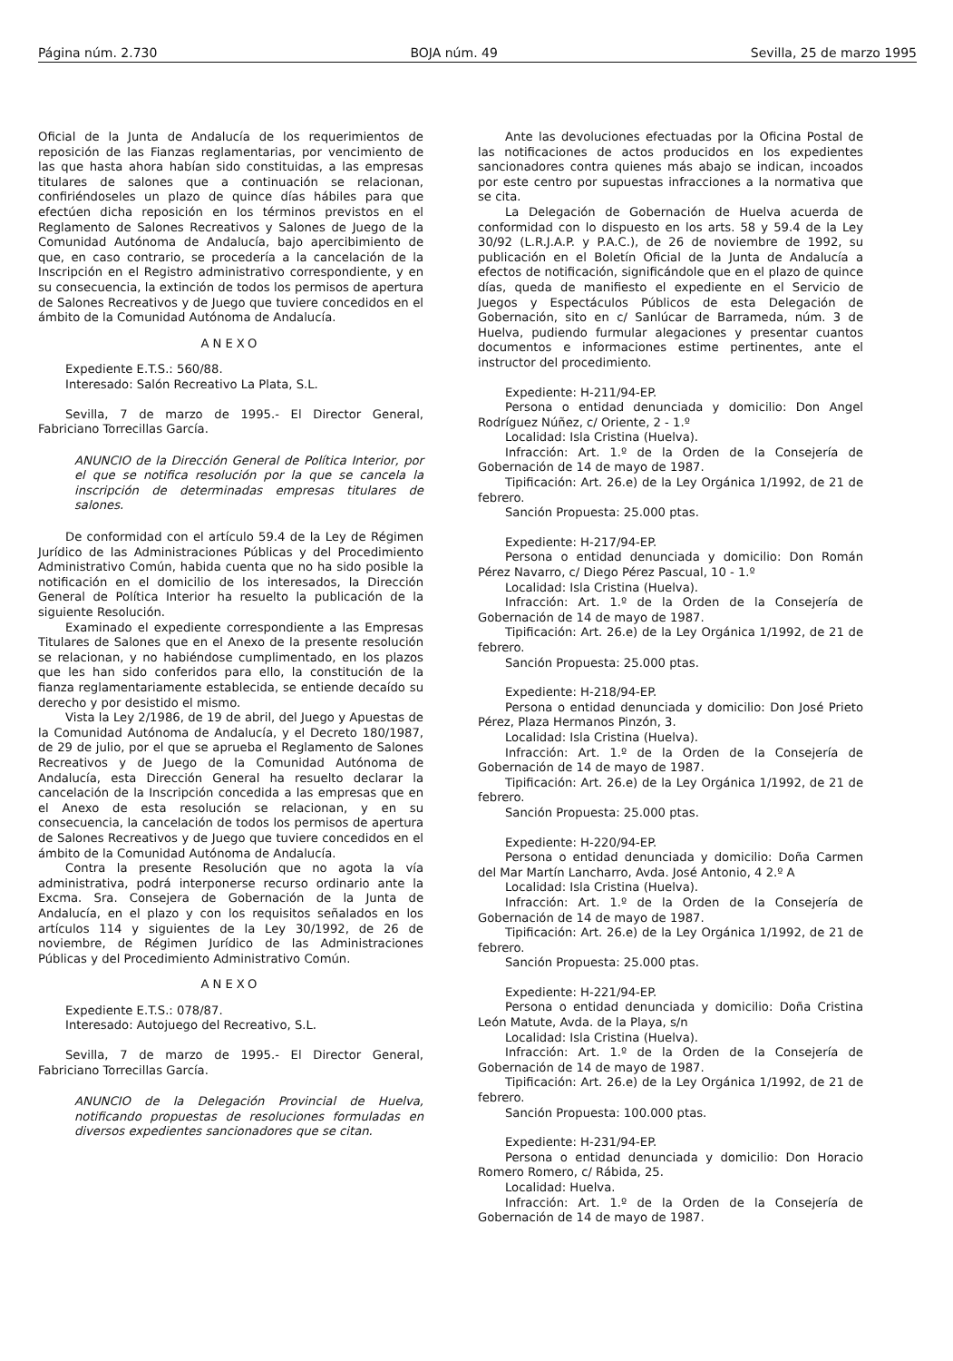Página núm. 2.730 BOJA núm. 49 Sevilla, 25 de marzo 1995
Oficial de la Junta de Andalucía de los requerimientos de reposición de las Fianzas reglamentarias, por vencimiento de las que hasta ahora habían sido constituidas, a las empresas titulares de salones que a continuación se relacionan, confiriéndoseles un plazo de quince días hábiles para que efectúen dicha reposición en los términos previstos en el Reglamento de Salones Recreativos y Salones de Juego de la Comunidad Autónoma de Andalucía, bajo apercibimiento de que, en caso contrario, se procedería a la cancelación de la Inscripción en el Registro administrativo correspondiente, y en su consecuencia, la extinción de todos los permisos de apertura de Salones Recreativos y de Juego que tuviere concedidos en el ámbito de la Comunidad Autónoma de Andalucía.
ANEXO
Expediente E.T.S.: 560/88.
Interesado: Salón Recreativo La Plata, S.L.
Sevilla, 7 de marzo de 1995.- El Director General, Fabriciano Torrecillas García.
ANUNCIO de la Dirección General de Política Interior, por el que se notifica resolución por la que se cancela la inscripción de determinadas empresas titulares de salones.
De conformidad con el artículo 59.4 de la Ley de Régimen Jurídico de las Administraciones Públicas y del Procedimiento Administrativo Común, habida cuenta que no ha sido posible la notificación en el domicilio de los interesados, la Dirección General de Política Interior ha resuelto la publicación de la siguiente Resolución.
Examinado el expediente correspondiente a las Empresas Titulares de Salones que en el Anexo de la presente resolución se relacionan, y no habiéndose cumplimentado, en los plazos que les han sido conferidos para ello, la constitución de la fianza reglamentariamente establecida, se entiende decaído su derecho y por desistido el mismo.
Vista la Ley 2/1986, de 19 de abril, del Juego y Apuestas de la Comunidad Autónoma de Andalucía, y el Decreto 180/1987, de 29 de julio, por el que se aprueba el Reglamento de Salones Recreativos y de Juego de la Comunidad Autónoma de Andalucía, esta Dirección General ha resuelto declarar la cancelación de la Inscripción concedida a las empresas que en el Anexo de esta resolución se relacionan, y en su consecuencia, la cancelación de todos los permisos de apertura de Salones Recreativos y de Juego que tuviere concedidos en el ámbito de la Comunidad Autónoma de Andalucía.
Contra la presente Resolución que no agota la vía administrativa, podrá interponerse recurso ordinario ante la Excma. Sra. Consejera de Gobernación de la Junta de Andalucía, en el plazo y con los requisitos señalados en los artículos 114 y siguientes de la Ley 30/1992, de 26 de noviembre, de Régimen Jurídico de las Administraciones Públicas y del Procedimiento Administrativo Común.
ANEXO
Expediente E.T.S.: 078/87.
Interesado: Autojuego del Recreativo, S.L.
Sevilla, 7 de marzo de 1995.- El Director General, Fabriciano Torrecillas García.
ANUNCIO de la Delegación Provincial de Huelva, notificando propuestas de resoluciones formuladas en diversos expedientes sancionadores que se citan.
Ante las devoluciones efectuadas por la Oficina Postal de las notificaciones de actos producidos en los expedientes sancionadores contra quienes más abajo se indican, incoados por este centro por supuestas infracciones a la normativa que se cita.
La Delegación de Gobernación de Huelva acuerda de conformidad con lo dispuesto en los arts. 58 y 59.4 de la Ley 30/92 (L.R.J.A.P. y P.A.C.), de 26 de noviembre de 1992, su publicación en el Boletín Oficial de la Junta de Andalucía a efectos de notificación, significándole que en el plazo de quince días, queda de manifiesto el expediente en el Servicio de Juegos y Espectáculos Públicos de esta Delegación de Gobernación, sito en c/ Sanlúcar de Barrameda, núm. 3 de Huelva, pudiendo furmular alegaciones y presentar cuantos documentos e informaciones estime pertinentes, ante el instructor del procedimiento.
Expediente: H-211/94-EP.
Persona o entidad denunciada y domicilio: Don Angel Rodríguez Núñez, c/ Oriente, 2 - 1.º
Localidad: Isla Cristina (Huelva).
Infracción: Art. 1.º de la Orden de la Consejería de Gobernación de 14 de mayo de 1987.
Tipificación: Art. 26.e) de la Ley Orgánica 1/1992, de 21 de febrero.
Sanción Propuesta: 25.000 ptas.
Expediente: H-217/94-EP.
Persona o entidad denunciada y domicilio: Don Román Pérez Navarro, c/ Diego Pérez Pascual, 10 - 1.º
Localidad: Isla Cristina (Huelva).
Infracción: Art. 1.º de la Orden de la Consejería de Gobernación de 14 de mayo de 1987.
Tipificación: Art. 26.e) de la Ley Orgánica 1/1992, de 21 de febrero.
Sanción Propuesta: 25.000 ptas.
Expediente: H-218/94-EP.
Persona o entidad denunciada y domicilio: Don José Prieto Pérez, Plaza Hermanos Pinzón, 3.
Localidad: Isla Cristina (Huelva).
Infracción: Art. 1.º de la Orden de la Consejería de Gobernación de 14 de mayo de 1987.
Tipificación: Art. 26.e) de la Ley Orgánica 1/1992, de 21 de febrero.
Sanción Propuesta: 25.000 ptas.
Expediente: H-220/94-EP.
Persona o entidad denunciada y domicilio: Doña Carmen del Mar Martín Lancharro, Avda. José Antonio, 4 2.º A
Localidad: Isla Cristina (Huelva).
Infracción: Art. 1.º de la Orden de la Consejería de Gobernación de 14 de mayo de 1987.
Tipificación: Art. 26.e) de la Ley Orgánica 1/1992, de 21 de febrero.
Sanción Propuesta: 25.000 ptas.
Expediente: H-221/94-EP.
Persona o entidad denunciada y domicilio: Doña Cristina León Matute, Avda. de la Playa, s/n
Localidad: Isla Cristina (Huelva).
Infracción: Art. 1.º de la Orden de la Consejería de Gobernación de 14 de mayo de 1987.
Tipificación: Art. 26.e) de la Ley Orgánica 1/1992, de 21 de febrero.
Sanción Propuesta: 100.000 ptas.
Expediente: H-231/94-EP.
Persona o entidad denunciada y domicilio: Don Horacio Romero Romero, c/ Rábida, 25.
Localidad: Huelva.
Infracción: Art. 1.º de la Orden de la Consejería de Gobernación de 14 de mayo de 1987.